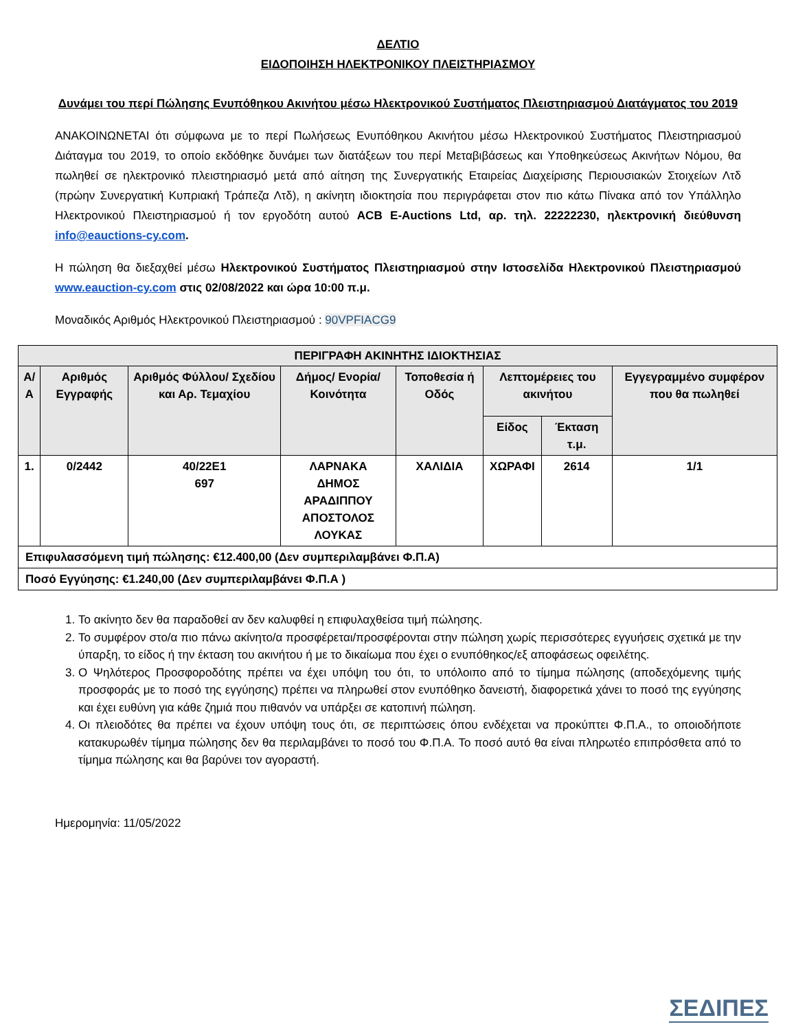ΔΕΛΤΙΟ
ΕΙΔΟΠΟΙΗΣΗ ΗΛΕΚΤΡΟΝΙΚΟΥ ΠΛΕΙΣΤΗΡΙΑΣΜΟΥ
Δυνάμει του περί Πώλησης Ενυπόθηκου Ακινήτου μέσω Ηλεκτρονικού Συστήματος Πλειστηριασμού Διατάγματος του 2019
ΑΝΑΚΟΙΝΩΝΕΤΑΙ ότι σύμφωνα με το περί Πωλήσεως Ενυπόθηκου Ακινήτου μέσω Ηλεκτρονικού Συστήματος Πλειστηριασμού Διάταγμα του 2019, το οποίο εκδόθηκε δυνάμει των διατάξεων του περί Μεταβιβάσεως και Υποθηκεύσεως Ακινήτων Νόμου, θα πωληθεί σε ηλεκτρονικό πλειστηριασμό μετά από αίτηση της Συνεργατικής Εταιρείας Διαχείρισης Περιουσιακών Στοιχείων Λτδ (πρώην Συνεργατική Κυπριακή Τράπεζα Λτδ), η ακίνητη ιδιοκτησία που περιγράφεται στον πιο κάτω Πίνακα από τον Υπάλληλο Ηλεκτρονικού Πλειστηριασμού ή τον εργοδότη αυτού ACB E-Auctions Ltd, αρ. τηλ. 22222230, ηλεκτρονική διεύθυνση info@eauctions-cy.com.
Η πώληση θα διεξαχθεί μέσω Ηλεκτρονικού Συστήματος Πλειστηριασμού στην Ιστοσελίδα Ηλεκτρονικού Πλειστηριασμού www.eauction-cy.com στις 02/08/2022 και ώρα 10:00 π.μ.
Μοναδικός Αριθμός Ηλεκτρονικού Πλειστηριασμού : 90VPFIACG9
| ΠΕΡΙΓΡΑΦΗ ΑΚΙΝΗΤΗΣ ΙΔΙΟΚΤΗΣΙΑΣ | | | | | | | |
| --- | --- | --- | --- | --- | --- | --- | --- |
| Α/Α | Αριθμός Εγγραφής | Αριθμός Φύλλου/ Σχεδίου και Αρ. Τεμαχίου | Δήμος/ Ενορία/ Κοινότητα | Τοποθεσία ή Οδός | Λεπτομέρειες του ακινήτου | | Εγγεγραμμένο συμφέρον που θα πωληθεί |
| | | | | | Είδος | Έκταση τ.μ. | |
| 1. | 0/2442 | 40/22E1 697 | ΛΑΡΝΑΚΑ ΔΗΜΟΣ ΑΡΑΔΙΠΠΟΥ ΑΠΟΣΤΟΛΟΣ ΛΟΥΚΑΣ | ΧΑΛΙΔΙΑ | ΧΩΡΑΦΙ | 2614 | 1/1 |
| Επιφυλασσόμενη τιμή πώλησης: €12.400,00 (Δεν συμπεριλαμβάνει Φ.Π.Α) | | | | | | | |
| Ποσό Εγγύησης: €1.240,00 (Δεν συμπεριλαμβάνει Φ.Π.Α ) | | | | | | | |
1. Το ακίνητο δεν θα παραδοθεί αν δεν καλυφθεί η επιφυλαχθείσα τιμή πώλησης.
2. Το συμφέρον στο/α πιο πάνω ακίνητο/α προσφέρεται/προσφέρονται στην πώληση χωρίς περισσότερες εγγυήσεις σχετικά με την ύπαρξη, το είδος ή την έκταση του ακινήτου ή με το δικαίωμα που έχει ο ενυπόθηκος/εξ αποφάσεως οφειλέτης.
3. Ο Ψηλότερος Προσφοροδότης πρέπει να έχει υπόψη του ότι, το υπόλοιπο από το τίμημα πώλησης (αποδεχόμενης τιμής προσφοράς με το ποσό της εγγύησης) πρέπει να πληρωθεί στον ενυπόθηκο δανειστή, διαφορετικά χάνει το ποσό της εγγύησης και έχει ευθύνη για κάθε ζημιά που πιθανόν να υπάρξει σε κατοπινή πώληση.
4. Οι πλειοδότες θα πρέπει να έχουν υπόψη τους ότι, σε περιπτώσεις όπου ενδέχεται να προκύπτει Φ.Π.Α., το οποιοδήποτε κατακυρωθέν τίμημα πώλησης δεν θα περιλαμβάνει το ποσό του Φ.Π.Α. Το ποσό αυτό θα είναι πληρωτέο επιπρόσθετα από το τίμημα πώλησης και θα βαρύνει τον αγοραστή.
Ημερομηνία: 11/05/2022
ΣΕΔΙΠΕΣ